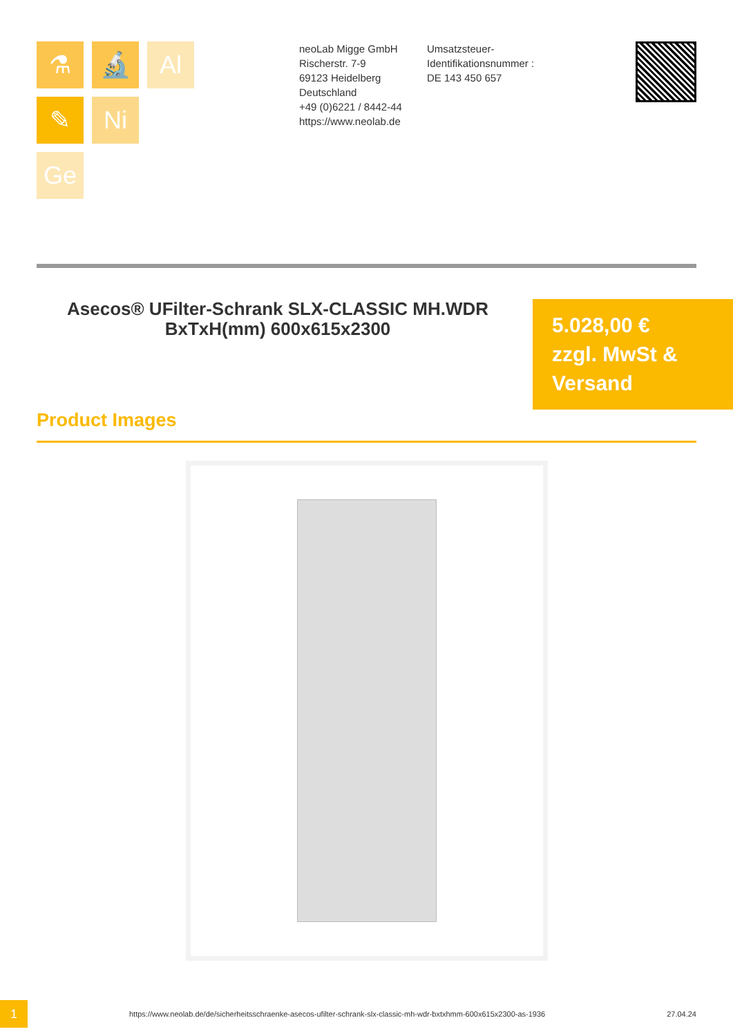⚗
🔬
Al
✎
Ni
Ge
neoLab Migge GmbH
Rischerstr. 7-9
69123 Heidelberg
Deutschland
+49 (0)6221 / 8442-44
https://www.neolab.de
Umsatzsteuer-Identifikationsnummer :
DE 143 450 657
Asecos® UFilter-Schrank SLX-CLASSIC MH.WDR BxTxH(mm) 600x615x2300
5.028,00 €
zzgl. MwSt &
Versand
Product Images
1
https://www.neolab.de/de/sicherheitsschraenke-asecos-ufilter-schrank-slx-classic-mh-wdr-bxtxhmm-600x615x2300-as-1936
27.04.24